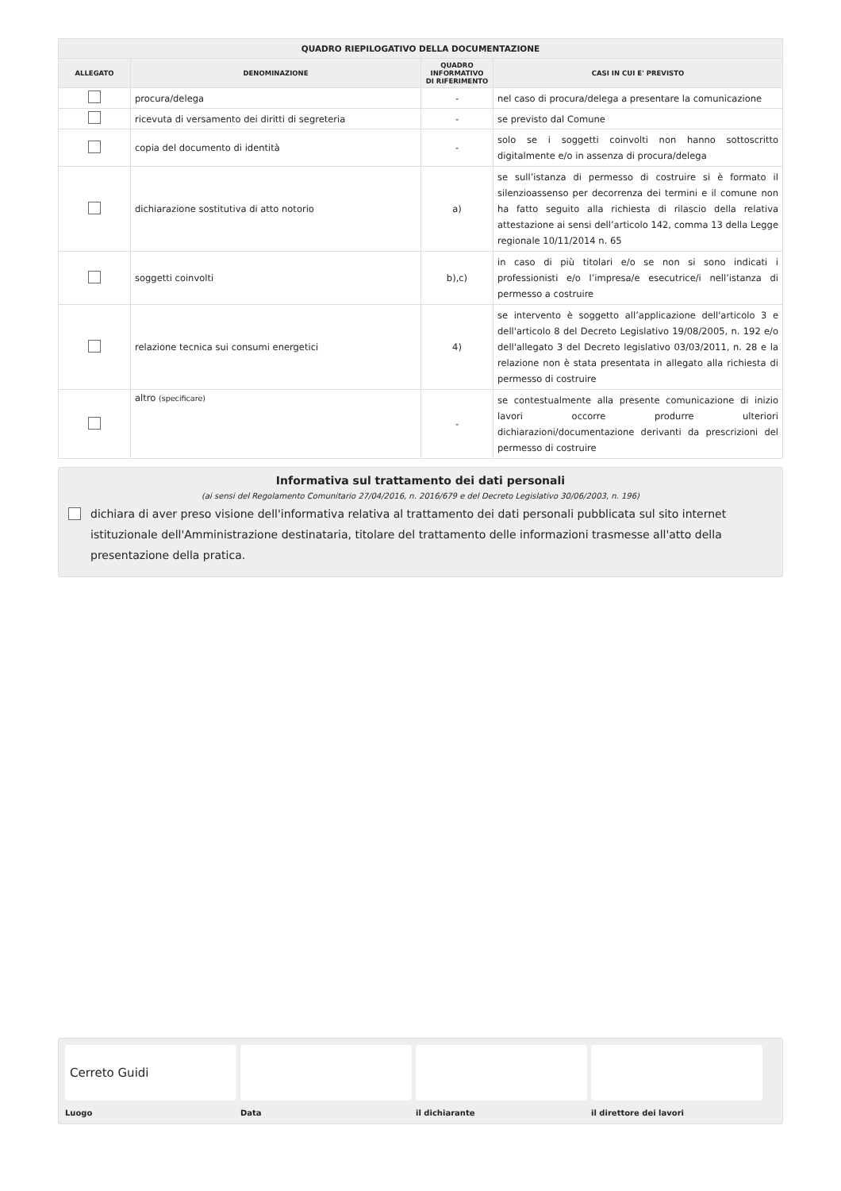| QUADRO RIEPILOGATIVO DELLA DOCUMENTAZIONE | | | |
| --- | --- | --- | --- |
| ALLEGATO | DENOMINAZIONE | QUADRO INFORMATIVO DI RIFERIMENTO | CASI IN CUI E' PREVISTO |
| | procura/delega | - | nel caso di procura/delega a presentare la comunicazione |
| | ricevuta di versamento dei diritti di segreteria | - | se previsto dal Comune |
| | copia del documento di identità | - | solo se i soggetti coinvolti non hanno sottoscritto digitalmente e/o in assenza di procura/delega |
| | dichiarazione sostitutiva di atto notorio | a) | se sull’istanza di permesso di costruire si è formato il silenzioassenso per decorrenza dei termini e il comune non ha fatto seguito alla richiesta di rilascio della relativa attestazione ai sensi dell’articolo 142, comma 13 della Legge regionale 10/11/2014 n. 65 |
| | soggetti coinvolti | b),c) | in caso di più titolari e/o se non si sono indicati i professionisti e/o l’impresa/e esecutrice/i nell’istanza di permesso a costruire |
| | relazione tecnica sui consumi energetici | 4) | se intervento è soggetto all’applicazione dell'articolo 3 e dell'articolo 8 del Decreto Legislativo 19/08/2005, n. 192 e/o dell'allegato 3 del Decreto legislativo 03/03/2011, n. 28 e la relazione non è stata presentata in allegato alla richiesta di permesso di costruire |
| | altro (specificare) | - | se contestualmente alla presente comunicazione di inizio lavori occorre produrre ulteriori dichiarazioni/documentazione derivanti da prescrizioni del permesso di costruire |
Informativa sul trattamento dei dati personali
(ai sensi del Regolamento Comunitario 27/04/2016, n. 2016/679 e del Decreto Legislativo 30/06/2003, n. 196)
dichiara di aver preso visione dell'informativa relativa al trattamento dei dati personali pubblicata sul sito internet istituzionale dell'Amministrazione destinataria, titolare del trattamento delle informazioni trasmesse all'atto della presentazione della pratica.
Cerreto Guidi
Luogo Data il dichiarante il direttore dei lavori